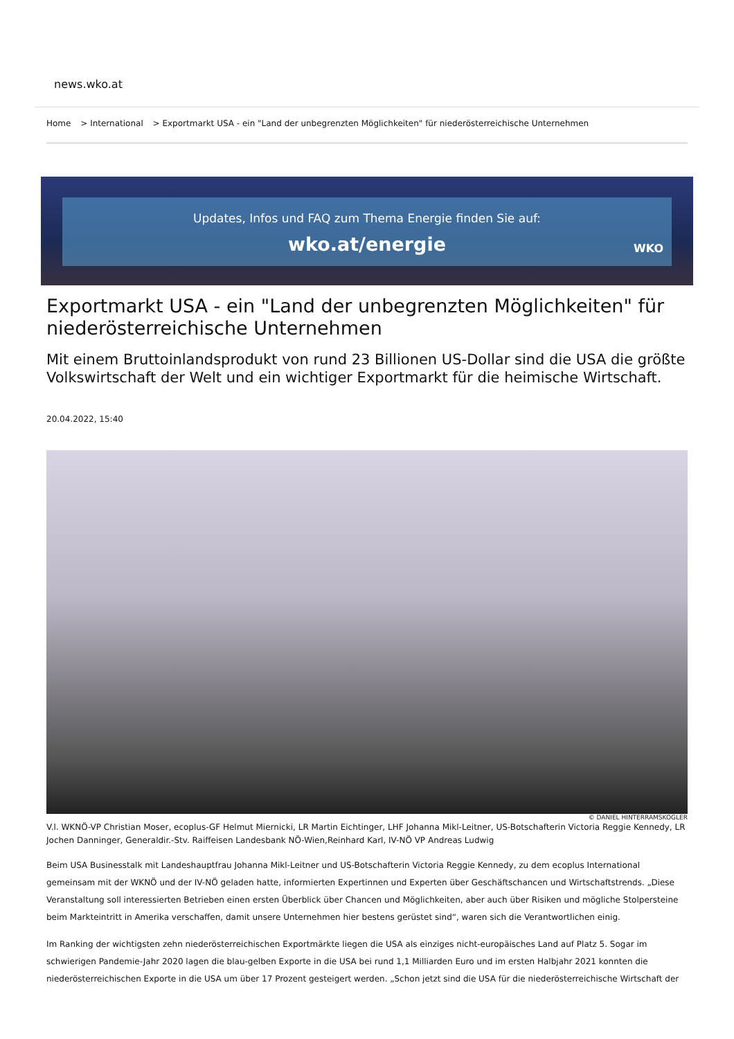news.wko.at
Home > International > Exportmarkt USA - ein "Land der unbegrenzten Möglichkeiten" für niederösterreichische Unternehmen
Updates, Infos und FAQ zum Thema Energie finden Sie auf:
wko.at/energie
WKO
Exportmarkt USA - ein "Land der unbegrenzten Möglichkeiten" für niederösterreichische Unternehmen
Mit einem Bruttoinlandsprodukt von rund 23 Billionen US-Dollar sind die USA die größte Volkswirtschaft der Welt und ein wichtiger Exportmarkt für die heimische Wirtschaft.
20.04.2022, 15:40
© DANIEL HINTERRAMSKOGLER
V.l. WKNÖ-VP Christian Moser, ecoplus-GF Helmut Miernicki, LR Martin Eichtinger, LHF Johanna Mikl-Leitner, US-Botschafterin Victoria Reggie Kennedy, LR Jochen Danninger, Generaldir.-Stv. Raiffeisen Landesbank NÖ-Wien,Reinhard Karl, IV-NÖ VP Andreas Ludwig
Beim USA Businesstalk mit Landeshauptfrau Johanna Mikl-Leitner und US-Botschafterin Victoria Reggie Kennedy, zu dem ecoplus International gemeinsam mit der WKNÖ und der IV-NÖ geladen hatte, informierten Expertinnen und Experten über Geschäftschancen und Wirtschaftstrends. „Diese Veranstaltung soll interessierten Betrieben einen ersten Überblick über Chancen und Möglichkeiten, aber auch über Risiken und mögliche Stolpersteine beim Markteintritt in Amerika verschaffen, damit unsere Unternehmen hier bestens gerüstet sind“, waren sich die Verantwortlichen einig.
Im Ranking der wichtigsten zehn niederösterreichischen Exportmärkte liegen die USA als einziges nicht-europäisches Land auf Platz 5. Sogar im schwierigen Pandemie-Jahr 2020 lagen die blau-gelben Exporte in die USA bei rund 1,1 Milliarden Euro und im ersten Halbjahr 2021 konnten die niederösterreichischen Exporte in die USA um über 17 Prozent gesteigert werden. „Schon jetzt sind die USA für die niederösterreichische Wirtschaft der